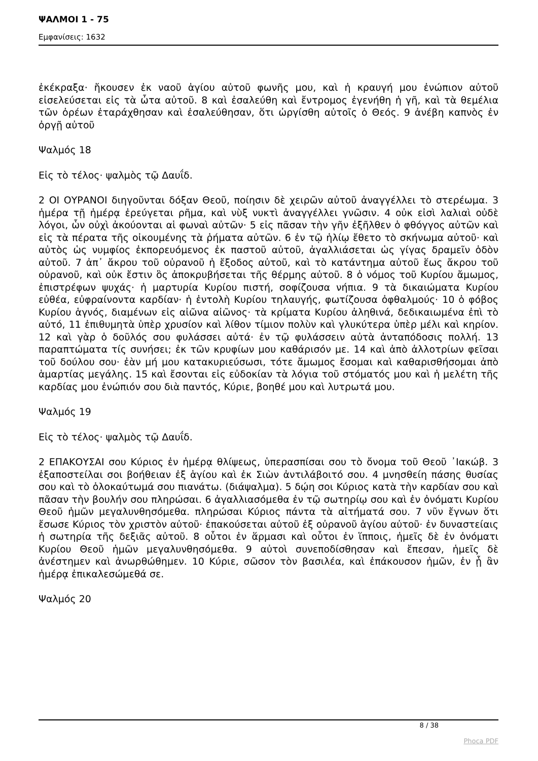ΨΑΛΜΟΙ 1 - 75
Εμφανίσεις: 1632
ἐκέκραξα· ἤκουσεν ἐκ ναοῦ ἁγίου αὐτοῦ φωνῆς μου, καὶ ἡ κραυγή μου ἐνώπιον αὐτοῦ εἰσελεύσεται εἰς τὰ ὦτα αὐτοῦ. 8 καὶ ἐσαλεύθη καὶ ἔντρομος ἐγενήθη ἡ γῆ, καὶ τὰ θεμέλια τῶν ὀρέων ἐταράχθησαν καὶ ἐσαλεύθησαν, ὅτι ὠργίσθη αὐτοῖς ὁ Θεός. 9 ἀνέβη καπνὸς ἐν ὀργῇ αὐτοῦ
Ψαλμός 18
Εἰς τὸ τέλος· ψαλμὸς τῷ Δαυΐδ.
2 ΟΙ ΟΥΡΑΝΟΙ διηγοῦνται δόξαν Θεοῦ, ποίησιν δὲ χειρῶν αὐτοῦ ἀναγγέλλει τὸ στερέωμα. 3 ἡμέρα τῇ ἡμέρᾳ ἐρεύγεται ρῆμα, καὶ νὺξ νυκτὶ ἀναγγέλλει γνῶσιν. 4 οὐκ εἰσὶ λαλιαὶ οὐδὲ λόγοι, ὧν οὐχὶ ἀκούονται αἱ φωναὶ αὐτῶν· 5 εἰς πᾶσαν τὴν γῆν ἐξῆλθεν ὁ φθόγγος αὐτῶν καὶ εἰς τὰ πέρατα τῆς οἰκουμένης τὰ ῥήματα αὐτῶν. 6 ἐν τῷ ἡλίῳ ἔθετο τὸ σκήνωμα αὐτοῦ· καὶ αὐτὸς ὡς νυμφίος ἐκπορευόμενος ἐκ παστοῦ αὐτοῦ, ἀγαλλιάσεται ὡς γίγας δραμεῖν ὁδὸν αὐτοῦ. 7 ἀπ᾿ ἄκρου τοῦ οὐρανοῦ ἡ ἔξοδος αὐτοῦ, καὶ τὸ κατάντημα αὐτοῦ ἕως ἄκρου τοῦ οὐρανοῦ, καὶ οὐκ ἔστιν ὃς ἀποκρυβήσεται τῆς θέρμης αὐτοῦ. 8 ὁ νόμος τοῦ Κυρίου ἄμωμος, ἐπιστρέφων ψυχάς· ἡ μαρτυρία Κυρίου πιστή, σοφίζουσα νήπια. 9 τὰ δικαιώματα Κυρίου εὐθέα, εὐφραίνοντα καρδίαν· ἡ ἐντολὴ Κυρίου τηλαυγής, φωτίζουσα ὀφθαλμούς· 10 ὁ φόβος Κυρίου ἁγνός, διαμένων εἰς αἰῶνα αἰῶνος· τὰ κρίματα Κυρίου ἀληθινά, δεδικαιωμένα ἐπὶ τὸ αὐτό, 11 ἐπιθυμητὰ ὑπὲρ χρυσίον καὶ λίθον τίμιον πολὺν καὶ γλυκύτερα ὑπὲρ μέλι καὶ κηρίον. 12 καὶ γὰρ ὁ δοῦλός σου φυλάσσει αὐτά· ἐν τῷ φυλάσσειν αὐτὰ ἀνταπόδοσις πολλή. 13 παραπτώματα τίς συνήσει; ἐκ τῶν κρυφίων μου καθάρισόν με. 14 καὶ ἀπὸ ἀλλοτρίων φεῖσαι τοῦ δούλου σου· ἐὰν μή μου κατακυριεύσωσι, τότε ἄμωμος ἔσομαι καὶ καθαρισθήσομαι ἀπὸ ἁμαρτίας μεγάλης. 15 καὶ ἔσονται εἰς εὐδοκίαν τὰ λόγια τοῦ στόματός μου καὶ ἡ μελέτη τῆς καρδίας μου ἐνώπιόν σου διὰ παντός, Κύριε, βοηθέ μου καὶ λυτρωτά μου.
Ψαλμός 19
Εἰς τὸ τέλος· ψαλμὸς τῷ Δαυΐδ.
2 ΕΠΑΚΟΥΣΑΙ σου Κύριος ἐν ἡμέρᾳ θλίψεως, ὑπερασπίσαι σου τὸ ὄνομα τοῦ Θεοῦ ᾿Ιακώβ. 3 ἐξαποστείλαι σοι βοήθειαν ἐξ ἁγίου καὶ ἐκ Σιὼν ἀντιλάβοιτό σου. 4 μνησθείη πάσης θυσίας σου καὶ τὸ ὁλοκαύτωμά σου πιανάτω. (διάψαλμα). 5 δῴη σοι Κύριος κατὰ τὴν καρδίαν σου καὶ πᾶσαν τὴν βουλήν σου πληρώσαι. 6 ἀγαλλιασόμεθα ἐν τῷ σωτηρίῳ σου καὶ ἐν ὀνόματι Κυρίου Θεοῦ ἡμῶν μεγαλυνθησόμεθα. πληρώσαι Κύριος πάντα τὰ αἰτήματά σου. 7 νῦν ἔγνων ὅτι ἔσωσε Κύριος τὸν χριστὸν αὐτοῦ· ἐπακούσεται αὐτοῦ ἐξ οὐρανοῦ ἁγίου αὐτοῦ· ἐν δυναστείαις ἡ σωτηρία τῆς δεξιᾶς αὐτοῦ. 8 οὗτοι ἐν ἅρμασι καὶ οὗτοι ἐν ἵπποις, ἡμεῖς δὲ ἐν ὀνόματι Κυρίου Θεοῦ ἡμῶν μεγαλυνθησόμεθα. 9 αὐτοὶ συνεποδίσθησαν καὶ ἔπεσαν, ἡμεῖς δὲ ἀνέστημεν καὶ ἀνωρθώθημεν. 10 Κύριε, σῶσον τὸν βασιλέα, καὶ ἐπάκουσον ἡμῶν, ἐν ᾗ ἂν ἡμέρᾳ ἐπικαλεσώμεθά σε.
Ψαλμός 20
8 / 38
Phoca PDF